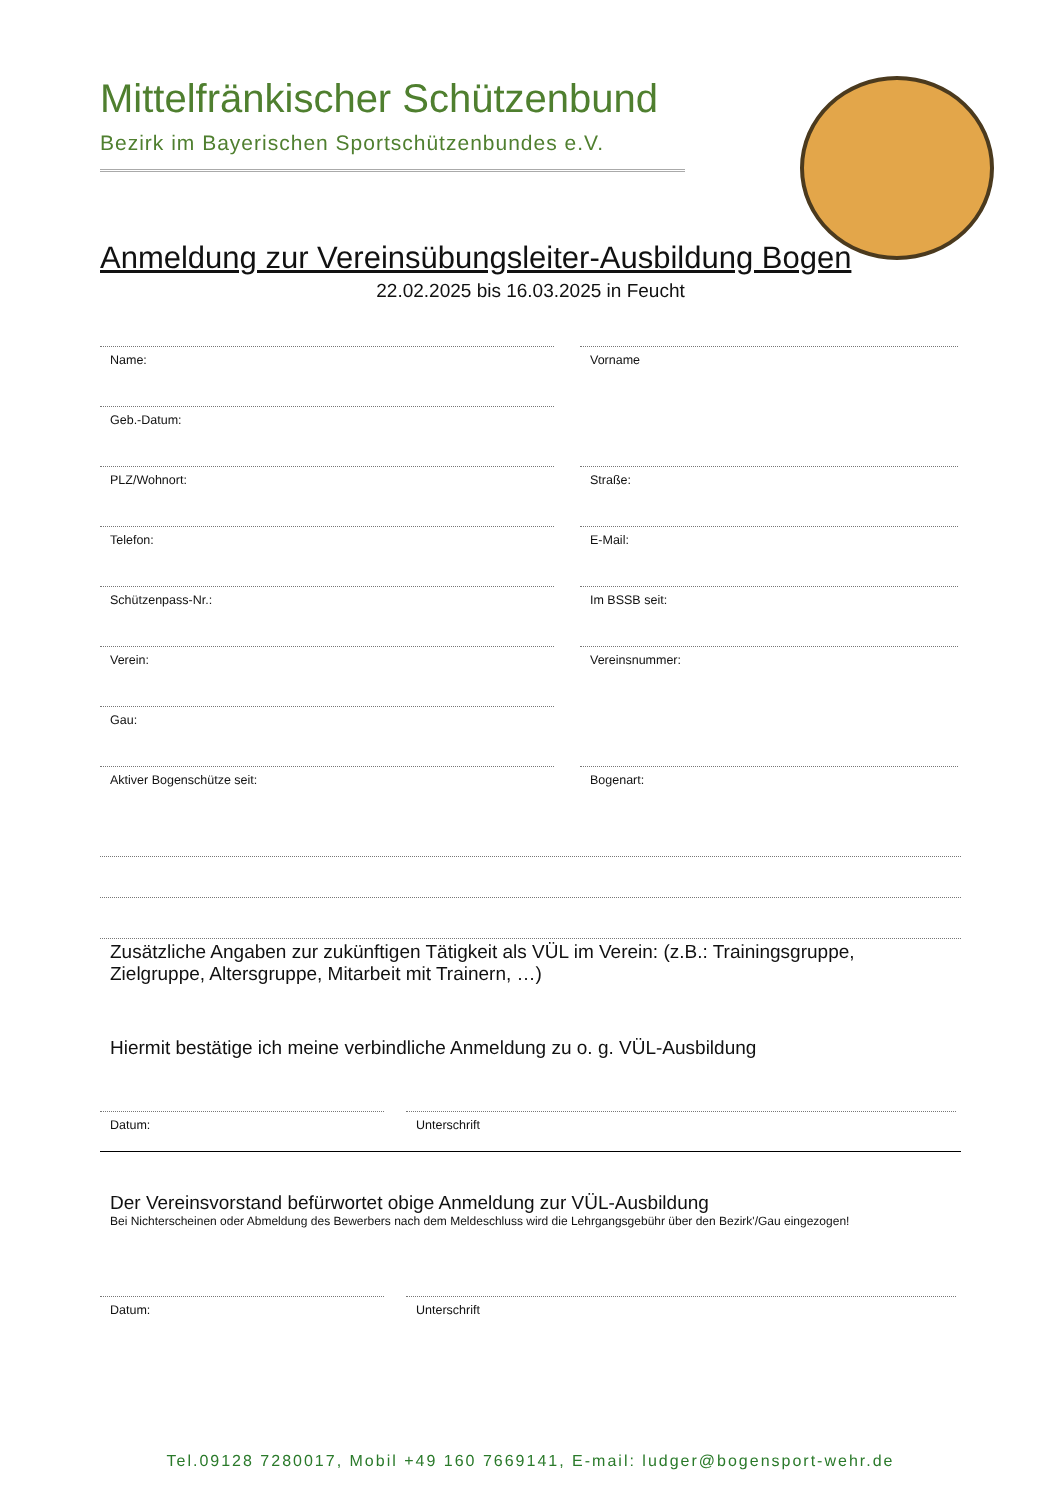Mittelfränkischer Schützenbund
Bezirk im Bayerischen Sportschützenbundes e.V.
Anmeldung zur Vereinsübungsleiter-Ausbildung Bogen
22.02.2025 bis 16.03.2025 in Feucht
Name: Vorname
Geb.-Datum:
PLZ/Wohnort: Straße:
Telefon: E-Mail:
Schützenpass-Nr.: Im BSSB seit:
Verein: Vereinsnummer:
Gau:
Aktiver Bogenschütze seit: Bogenart:
Zusätzliche Angaben zur zukünftigen Tätigkeit als VÜL im Verein: (z.B.: Trainingsgruppe, Zielgruppe, Altersgruppe, Mitarbeit mit Trainern, …)
Hiermit bestätige ich meine verbindliche Anmeldung zu o. g. VÜL-Ausbildung
Datum: Unterschrift
Der Vereinsvorstand befürwortet obige Anmeldung zur VÜL-Ausbildung
Bei Nichterscheinen oder Abmeldung des Bewerbers nach dem Meldeschluss wird die Lehrgangsgebühr über den Bezirk'/Gau eingezogen!
Datum: Unterschrift
Tel.09128 7280017, Mobil +49 160 7669141, E-mail: ludger@bogensport-wehr.de